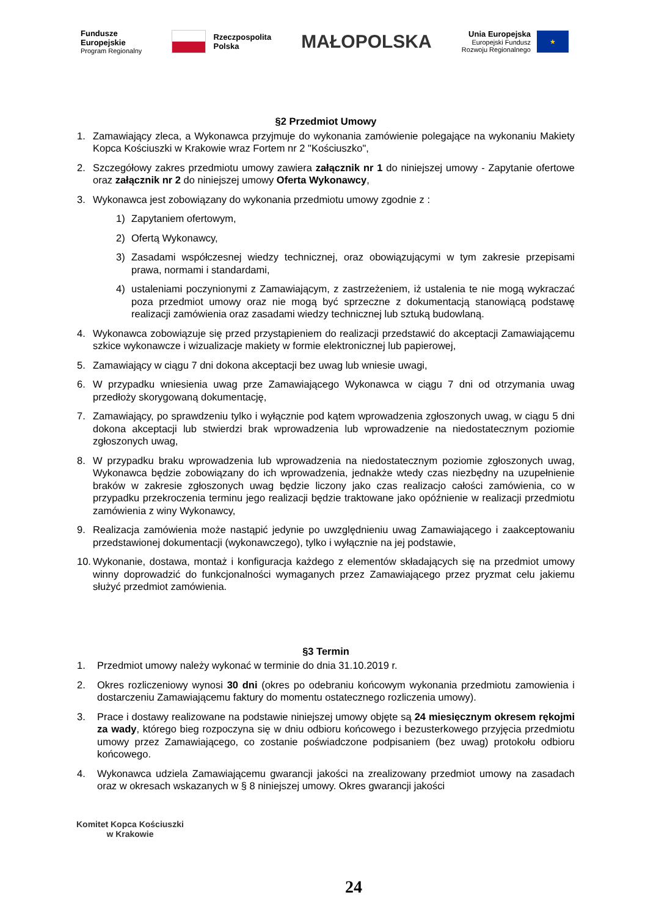Fundusze
Europejskie
Program Regionalny
Rzeczpospolita
Polska
MAŁOPOLSKA
Unia Europejska
Europejski Fundusz
Rozwoju Regionalnego
★
§2 Przedmiot Umowy
1. Zamawiający zleca, a Wykonawca przyjmuje do wykonania zamówienie polegające na wykonaniu Makiety Kopca Kościuszki w Krakowie wraz Fortem nr 2 "Kościuszko",
2. Szczegółowy zakres przedmiotu umowy zawiera załącznik nr 1 do niniejszej umowy - Zapytanie ofertowe oraz załącznik nr 2 do niniejszej umowy Oferta Wykonawcy,
3. Wykonawca jest zobowiązany do wykonania przedmiotu umowy zgodnie z :
1) Zapytaniem ofertowym,
2) Ofertą Wykonawcy,
3) Zasadami współczesnej wiedzy technicznej, oraz obowiązującymi w tym zakresie przepisami prawa, normami i standardami,
4) ustaleniami poczynionymi z Zamawiającym, z zastrzeżeniem, iż ustalenia te nie mogą wykraczać poza przedmiot umowy oraz nie mogą być sprzeczne z dokumentacją stanowiącą podstawę realizacji zamówienia oraz zasadami wiedzy technicznej lub sztuką budowlaną.
4. Wykonawca zobowiązuje się przed przystąpieniem do realizacji przedstawić do akceptacji Zamawiającemu szkice wykonawcze i wizualizacje makiety w formie elektronicznej lub papierowej,
5. Zamawiający w ciągu 7 dni dokona akceptacji bez uwag lub wniesie uwagi,
6. W przypadku wniesienia uwag prze Zamawiającego Wykonawca w ciągu 7 dni od otrzymania uwag przedłoży skorygowaną dokumentację,
7. Zamawiający, po sprawdzeniu tylko i wyłącznie pod kątem wprowadzenia zgłoszonych uwag, w ciągu 5 dni dokona akceptacji lub stwierdzi brak wprowadzenia lub wprowadzenie na niedostatecznym poziomie zgłoszonych uwag,
8. W przypadku braku wprowadzenia lub wprowadzenia na niedostatecznym poziomie zgłoszonych uwag, Wykonawca będzie zobowiązany do ich wprowadzenia, jednakże wtedy czas niezbędny na uzupełnienie braków w zakresie zgłoszonych uwag będzie liczony jako czas realizacjo całości zamówienia, co w przypadku przekroczenia terminu jego realizacji będzie traktowane jako opóźnienie w realizacji przedmiotu zamówienia z winy Wykonawcy,
9. Realizacja zamówienia może nastąpić jedynie po uwzględnieniu uwag Zamawiającego i zaakceptowaniu przedstawionej dokumentacji (wykonawczego), tylko i wyłącznie na jej podstawie,
10. Wykonanie, dostawa, montaż i konfiguracja każdego z elementów składających się na przedmiot umowy winny doprowadzić do funkcjonalności wymaganych przez Zamawiającego przez pryzmat celu jakiemu służyć przedmiot zamówienia.
§3 Termin
1. Przedmiot umowy należy wykonać w terminie do dnia 31.10.2019 r.
2. Okres rozliczeniowy wynosi 30 dni (okres po odebraniu końcowym wykonania przedmiotu zamowienia i dostarczeniu Zamawiającemu faktury do momentu ostatecznego rozliczenia umowy).
3. Prace i dostawy realizowane na podstawie niniejszej umowy objęte są 24 miesięcznym okresem rękojmi za wady, którego bieg rozpoczyna się w dniu odbioru końcowego i bezusterkowego przyjęcia przedmiotu umowy przez Zamawiającego, co zostanie poświadczone podpisaniem (bez uwag) protokołu odbioru końcowego.
4. Wykonawca udziela Zamawiającemu gwarancji jakości na zrealizowany przedmiot umowy na zasadach oraz w okresach wskazanych w § 8 niniejszej umowy. Okres gwarancji jakości
Komitet Kopca Kościuszki
w Krakowie
24